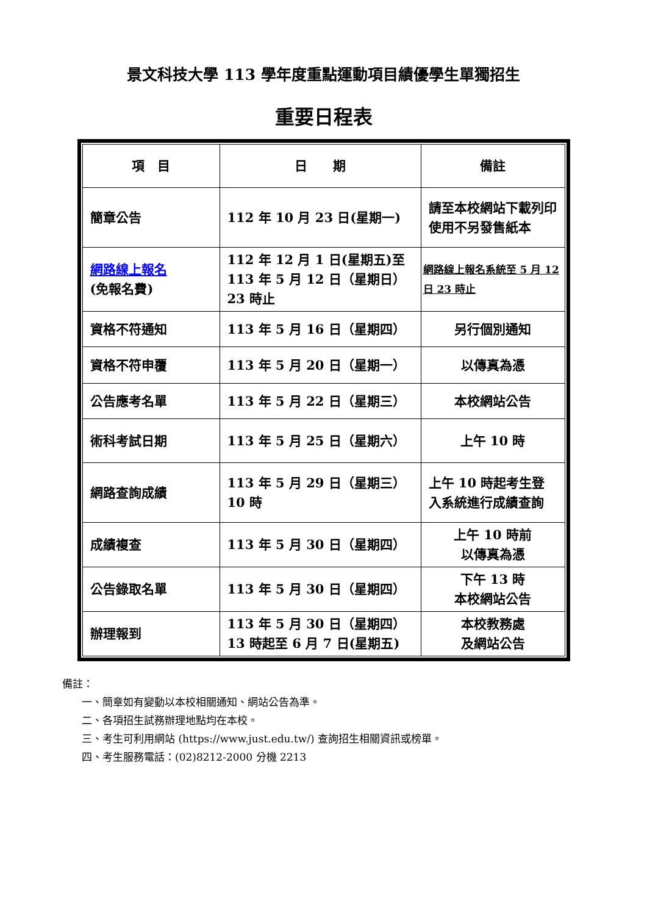景文科技大學 113 學年度重點運動項目績優學生單獨招生
重要日程表
| 項 目 | 日 期 | 備註 |
| --- | --- | --- |
| 簡章公告 | 112 年 10 月 23 日(星期一) | 請至本校網站下載列印使用不另發售紙本 |
| 網路線上報名 (免報名費) | 112 年 12 月 1 日(星期五)至 113 年 5 月 12 日（星期日）23 時止 | 網路線上報名系統至 5 月 12 日 23 時止 |
| 資格不符通知 | 113 年 5 月 16 日（星期四） | 另行個別通知 |
| 資格不符申覆 | 113 年 5 月 20 日（星期一） | 以傳真為憑 |
| 公告應考名單 | 113 年 5 月 22 日（星期三） | 本校網站公告 |
| 術科考試日期 | 113 年 5 月 25 日（星期六） | 上午 10 時 |
| 網路查詢成績 | 113 年 5 月 29 日（星期三）10 時 | 上午 10 時起考生登入系統進行成績查詢 |
| 成績複查 | 113 年 5 月 30 日（星期四） | 上午 10 時前 以傳真為憑 |
| 公告錄取名單 | 113 年 5 月 30 日（星期四） | 下午 13 時 本校網站公告 |
| 辦理報到 | 113 年 5 月 30 日（星期四）13 時起至 6 月 7 日(星期五) | 本校教務處 及網站公告 |
備註：
一、簡章如有變動以本校相關通知、網站公告為準。
二、各項招生試務辦理地點均在本校。
三、考生可利用網站 (https://www.just.edu.tw/) 查詢招生相關資訊或榜單。
四、考生服務電話：(02)8212-2000 分機 2213